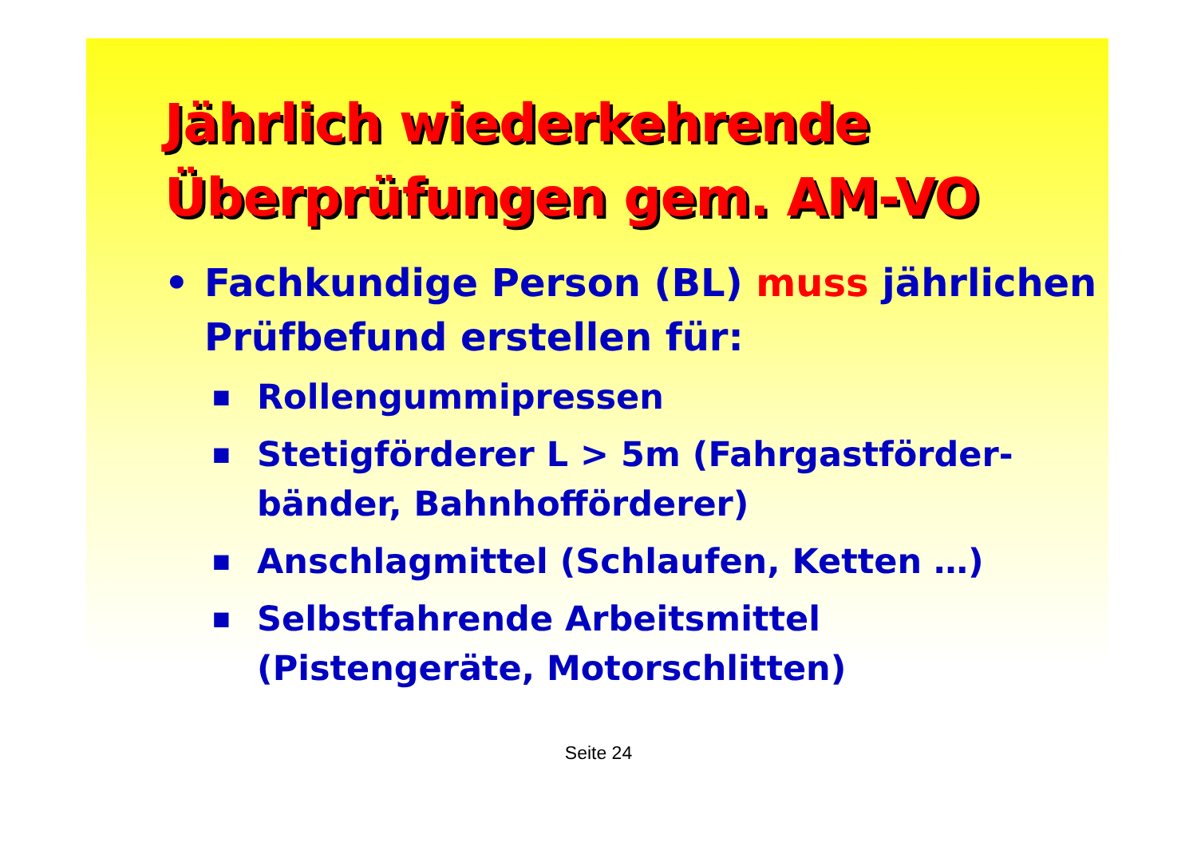Jährlich wiederkehrende
Überprüfungen gem. AM-VO
• Fachkundige Person (BL) muss jährlichen Prüfbefund erstellen für:
■ Rollengummipressen
■ Stetigförderer L > 5m (Fahrgastförder-bänder, Bahnhofförderer)
■ Anschlagmittel (Schlaufen, Ketten …)
■ Selbstfahrende Arbeitsmittel (Pistengeräte, Motorschlitten)
Seite 24